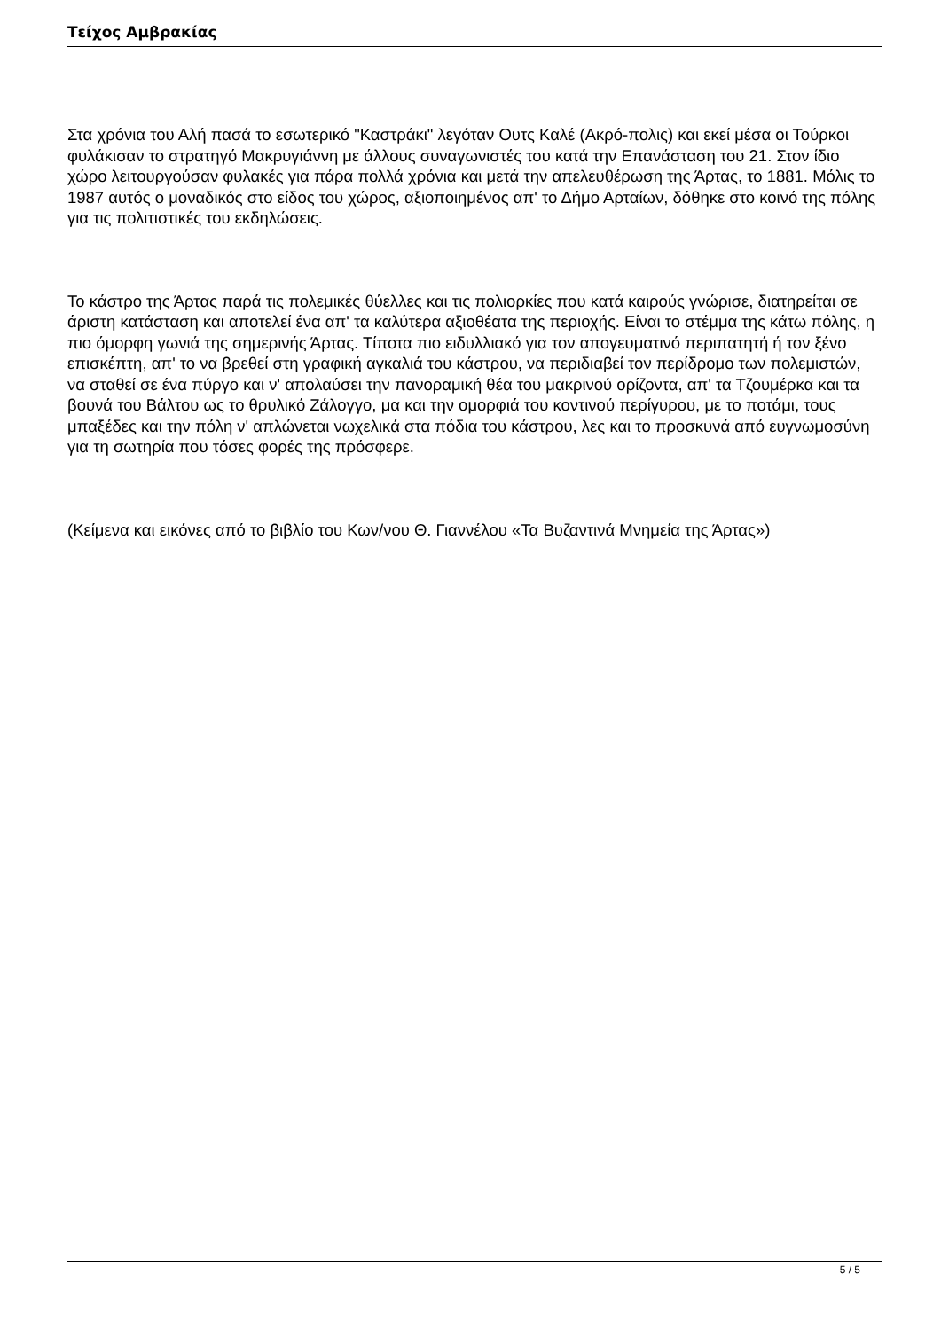Τείχος Αμβρακίας
Στα χρόνια του Αλή πασά το εσωτερικό "Καστράκι" λεγόταν Ουτς Καλέ (Ακρό-πολις) και εκεί μέσα οι Τούρκοι φυλάκισαν το στρατηγό Μακρυγιάννη με άλλους συναγωνιστές του κατά την Επανάσταση του 21. Στον ίδιο χώρο λειτουργούσαν φυλακές για πάρα πολλά χρόνια και μετά την απελευθέρωση της Άρτας, το 1881. Μόλις το 1987 αυτός ο μοναδικός στο είδος του χώρος, αξιοποιημένος απ' το Δήμο Αρταίων, δόθηκε στο κοινό της πόλης για τις πολιτιστικές του εκδηλώσεις.
Το κάστρο της Άρτας παρά τις πολεμικές θύελλες και τις πολιορκίες που κατά καιρούς γνώρισε, διατηρείται σε άριστη κατάσταση και αποτελεί ένα απ' τα καλύτερα αξιοθέατα της περιοχής. Είναι το στέμμα της κάτω πόλης, η πιο όμορφη γωνιά της σημερινής Άρτας. Τίποτα πιο ειδυλλιακό για τον απογευματινό περιπατητή ή τον ξένο επισκέπτη, απ' το να βρεθεί στη γραφική αγκαλιά του κάστρου, να περιδιαβεί τον περίδρομο των πολεμιστών, να σταθεί σε ένα πύργο και ν' απολαύσει την πανοραμική θέα του μακρινού ορίζοντα, απ' τα Τζουμέρκα και τα βουνά του Βάλτου ως το θρυλικό Ζάλογγο, μα και την ομορφιά του κοντινού περίγυρου, με το ποτάμι, τους μπαξέδες και την πόλη ν' απλώνεται νωχελικά στα πόδια του κάστρου, λες και το προσκυνά από ευγνωμοσύνη για τη σωτηρία που τόσες φορές της πρόσφερε.
(Κείμενα και εικόνες από το βιβλίο του Κων/νου Θ. Γιαννέλου «Τα Βυζαντινά Μνημεία της Άρτας»)
5 / 5